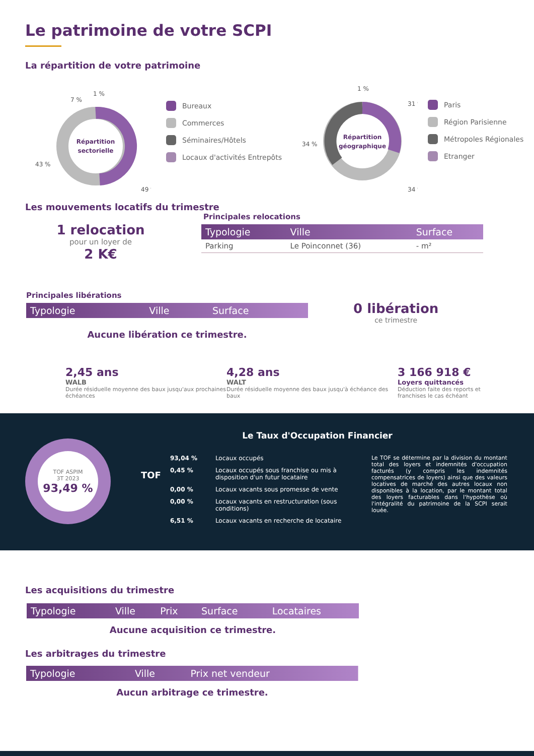Le patrimoine de votre SCPI
La répartition de votre patrimoine
Répartition
sectorielle
43 %
49 %
7 %
1 %
Bureaux
Commerces
Séminaires/Hôtels
Locaux d'activités Entrepôts
Répartition
géographique
34 %
34 %
31 %
1 %
Paris
Région Parisienne
Métropoles Régionales
Etranger
Les mouvements locatifs du trimestre
1 relocation
pour un loyer de
2 K€
Principales relocations
| Typologie | Ville | Surface |
| --- | --- | --- |
| Parking | Le Poinconnet (36) | - m² |
Principales libérations
| Typologie | Ville | Surface |
| --- | --- | --- |
Aucune libération ce trimestre.
0 libération
ce trimestre
2,45 ans
WALB
Durée résiduelle moyenne des baux jusqu'aux prochaines échéances
4,28 ans
WALT
Durée résiduelle moyenne des baux jusqu'à échéance des baux
3 166 918 €
Loyers quittancés
Déduction faite des reports et franchises le cas échéant
TOF ASPIM
3T 2023
93,49 %
Le Taux d'Occupation Financier
TOF
93,04 % Locaux occupés
0,45 % Locaux occupés sous franchise ou mis à disposition d'un futur locataire
0,00 % Locaux vacants sous promesse de vente
0,00 % Locaux vacants en restructuration (sous conditions)
6,51 % Locaux vacants en recherche de locataire
Le TOF se détermine par la division du montant total des loyers et indemnités d'occupation facturés (y compris les indemnités compensatrices de loyers) ainsi que des valeurs locatives de marché des autres locaux non disponibles à la location, par le montant total des loyers facturables dans l'hypothèse où l'intégralité du patrimoine de la SCPI serait louée.
Les acquisitions du trimestre
| Typologie | Ville | Prix | Surface | Locataires |
| --- | --- | --- | --- | --- |
Aucune acquisition ce trimestre.
Les arbitrages du trimestre
| Typologie | Ville | Prix net vendeur |
| --- | --- | --- |
Aucun arbitrage ce trimestre.